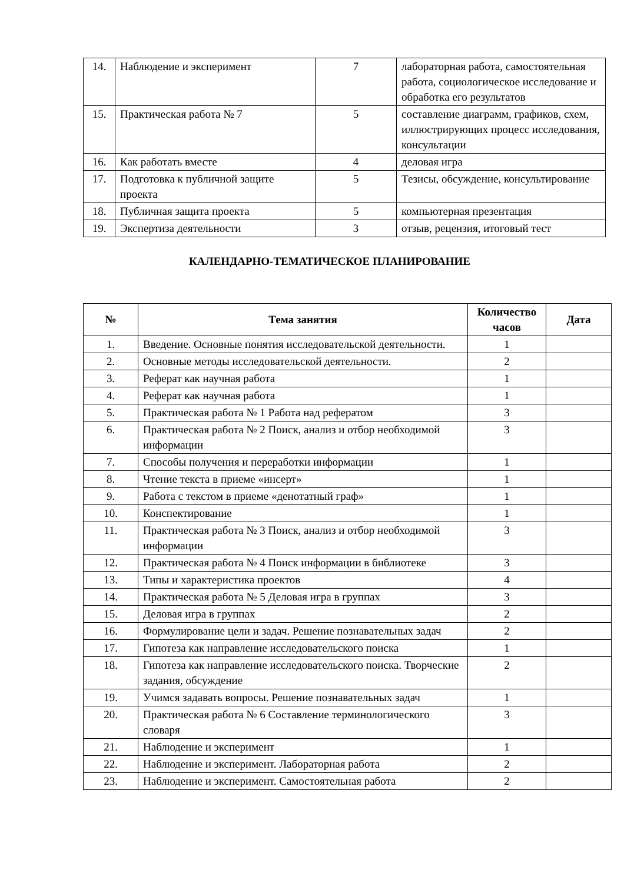| 14. | Наблюдение и эксперимент | 7 | лабораторная работа, самостоятельная работа, социологическое исследование и обработка его результатов |
| 15. | Практическая работа № 7 | 5 | составление диаграмм, графиков, схем, иллюстрирующих процесс исследования, консультации |
| 16. | Как работать вместе | 4 | деловая игра |
| 17. | Подготовка к публичной защите проекта | 5 | Тезисы, обсуждение, консультирование |
| 18. | Публичная защита проекта | 5 | компьютерная презентация |
| 19. | Экспертиза деятельности | 3 | отзыв, рецензия, итоговый тест |
КАЛЕНДАРНО-ТЕМАТИЧЕСКОЕ ПЛАНИРОВАНИЕ
| № | Тема занятия | Количество часов | Дата |
| --- | --- | --- | --- |
| 1. | Введение. Основные понятия исследовательской деятельности. | 1 | |
| 2. | Основные методы исследовательской деятельности. | 2 | |
| 3. | Реферат как научная работа | 1 | |
| 4. | Реферат как научная работа | 1 | |
| 5. | Практическая работа № 1 Работа над рефератом | 3 | |
| 6. | Практическая работа № 2 Поиск, анализ и отбор необходимой информации | 3 | |
| 7. | Способы получения и переработки информации | 1 | |
| 8. | Чтение текста в приеме «инсерт» | 1 | |
| 9. | Работа с текстом в приеме «денотатный граф» | 1 | |
| 10. | Конспектирование | 1 | |
| 11. | Практическая работа № 3 Поиск, анализ и отбор необходимой информации | 3 | |
| 12. | Практическая работа № 4 Поиск информации в библиотеке | 3 | |
| 13. | Типы и характеристика проектов | 4 | |
| 14. | Практическая работа № 5 Деловая игра в группах | 3 | |
| 15. | Деловая игра в группах | 2 | |
| 16. | Формулирование цели и задач. Решение познавательных задач | 2 | |
| 17. | Гипотеза как направление исследовательского поиска | 1 | |
| 18. | Гипотеза как направление исследовательского поиска. Творческие задания, обсуждение | 2 | |
| 19. | Учимся задавать вопросы. Решение познавательных задач | 1 | |
| 20. | Практическая работа № 6 Составление терминологического словаря | 3 | |
| 21. | Наблюдение и эксперимент | 1 | |
| 22. | Наблюдение и эксперимент. Лабораторная работа | 2 | |
| 23. | Наблюдение и эксперимент. Самостоятельная работа | 2 | |